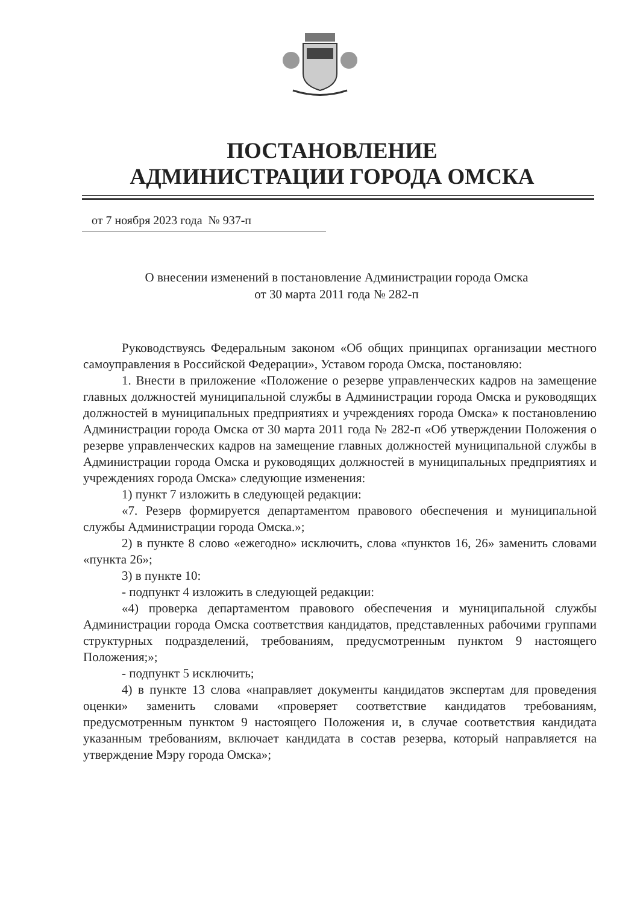ПОСТАНОВЛЕНИЕ
АДМИНИСТРАЦИИ ГОРОДА ОМСКА
от 7 ноября 2023 года № 937-п
О внесении изменений в постановление Администрации города Омска
от 30 марта 2011 года № 282-п
Руководствуясь Федеральным законом «Об общих принципах организации местного самоуправления в Российской Федерации», Уставом города Омска, постановляю:
1. Внести в приложение «Положение о резерве управленческих кадров на замещение главных должностей муниципальной службы в Администрации города Омска и руководящих должностей в муниципальных предприятиях и учреждениях города Омска» к постановлению Администрации города Омска от 30 марта 2011 года № 282-п «Об утверждении Положения о резерве управленческих кадров на замещение главных должностей муниципальной службы в Администрации города Омска и руководящих должностей в муниципальных предприятиях и учреждениях города Омска» следующие изменения:
1) пункт 7 изложить в следующей редакции:
«7. Резерв формируется департаментом правового обеспечения и муниципальной службы Администрации города Омска.»;
2) в пункте 8 слово «ежегодно» исключить, слова «пунктов 16, 26» заменить словами «пункта 26»;
3) в пункте 10:
- подпункт 4 изложить в следующей редакции:
«4) проверка департаментом правового обеспечения и муниципальной службы Администрации города Омска соответствия кандидатов, представленных рабочими группами структурных подразделений, требованиям, предусмотренным пунктом 9 настоящего Положения;»;
- подпункт 5 исключить;
4) в пункте 13 слова «направляет документы кандидатов экспертам для проведения оценки» заменить словами «проверяет соответствие кандидатов требованиям, предусмотренным пунктом 9 настоящего Положения и, в случае соответствия кандидата указанным требованиям, включает кандидата в состав резерва, который направляется на утверждение Мэру города Омска»;